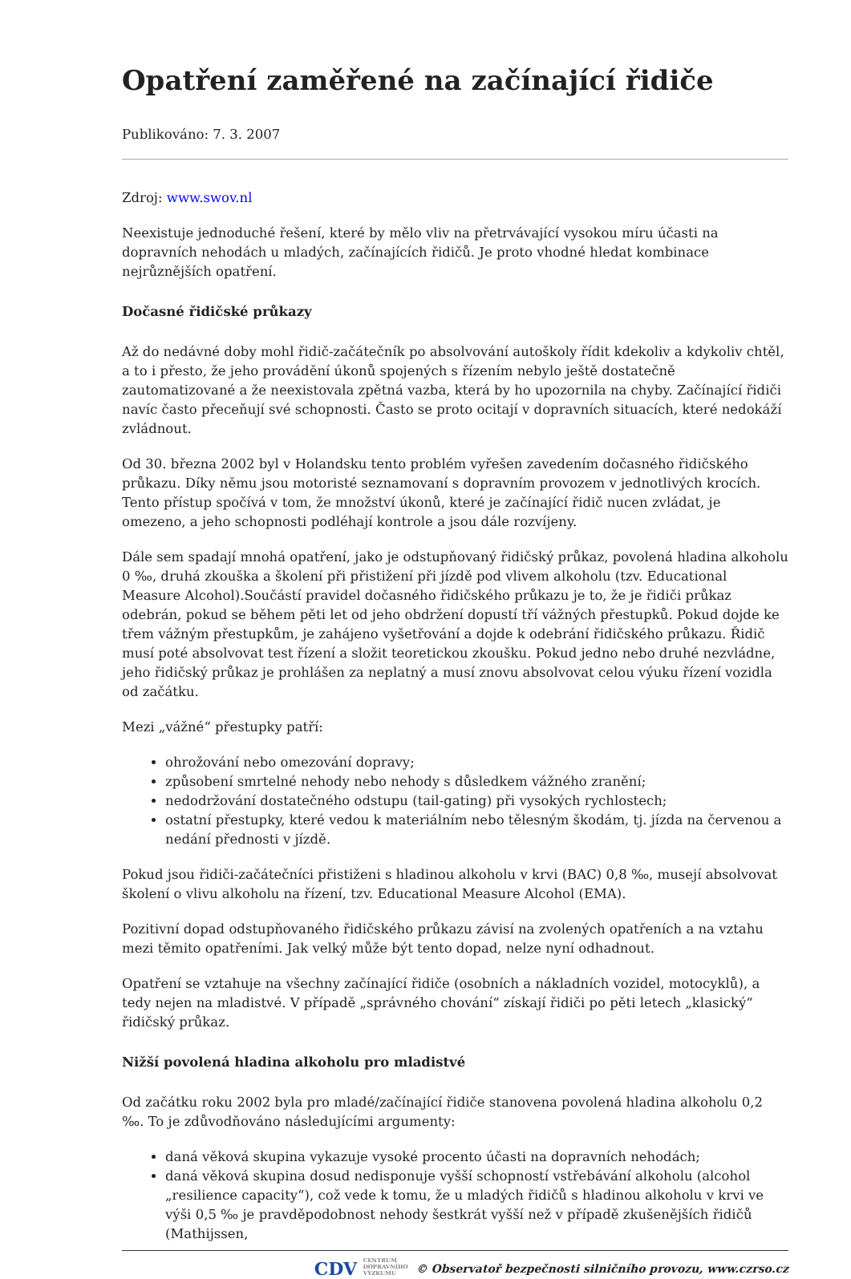Opatření zaměřené na začínající řidiče
Publikováno: 7. 3. 2007
Zdroj: www.swov.nl
Neexistuje jednoduché řešení, které by mělo vliv na přetrvávající vysokou míru účasti na dopravních nehodách u mladých, začínajících řidičů. Je proto vhodné hledat kombinace nejrůznějších opatření.
Dočasné řidičské průkazy
Až do nedávné doby mohl řidič-začátečník po absolvování autoškoly řídit kdekoliv a kdykoliv chtěl, a to i přesto, že jeho provádění úkonů spojených s řízením nebylo ještě dostatečně zautomatizované a že neexistovala zpětná vazba, která by ho upozornila na chyby. Začínající řidiči navíc často přeceňují své schopnosti. Často se proto ocitají v dopravních situacích, které nedokáží zvládnout.
Od 30. března 2002 byl v Holandsku tento problém vyřešen zavedením dočasného řidičského průkazu. Díky němu jsou motoristé seznamovaní s dopravním provozem v jednotlivých krocích. Tento přístup spočívá v tom, že množství úkonů, které je začínající řidič nucen zvládat, je omezeno, a jeho schopnosti podléhají kontrole a jsou dále rozvíjeny.
Dále sem spadají mnohá opatření, jako je odstupňovaný řidičský průkaz, povolená hladina alkoholu 0 ‰, druhá zkouška a školení při přistižení při jízdě pod vlivem alkoholu (tzv. Educational Measure Alcohol).Součástí pravidel dočasného řidičského průkazu je to, že je řidiči průkaz odebrán, pokud se během pěti let od jeho obdržení dopustí tří vážných přestupků. Pokud dojde ke třem vážným přestupkům, je zahájeno vyšetřování a dojde k odebrání řidičského průkazu. Řidič musí poté absolvovat test řízení a složit teoretickou zkoušku. Pokud jedno nebo druhé nezvládne, jeho řidičský průkaz je prohlášen za neplatný a musí znovu absolvovat celou výuku řízení vozidla od začátku.
Mezi „vážné“ přestupky patří:
ohrožování nebo omezování dopravy;
způsobení smrtelné nehody nebo nehody s důsledkem vážného zranění;
nedodržování dostatečného odstupu (tail-gating) při vysokých rychlostech;
ostatní přestupky, které vedou k materiálním nebo tělesným škodám, tj. jízda na červenou a nedání přednosti v jízdě.
Pokud jsou řidiči-začátečníci přistiženi s hladinou alkoholu v krvi (BAC) 0,8 ‰, musejí absolvovat školení o vlivu alkoholu na řízení, tzv. Educational Measure Alcohol (EMA).
Pozitivní dopad odstupňovaného řidičského průkazu závisí na zvolených opatřeních a na vztahu mezi těmito opatřeními. Jak velký může být tento dopad, nelze nyní odhadnout.
Opatření se vztahuje na všechny začínající řidiče (osobních a nákladních vozidel, motocyklů), a tedy nejen na mladistvé. V případě „správného chování“ získají řidiči po pěti letech „klasický“ řidičský průkaz.
Nižší povolená hladina alkoholu pro mladistvé
Od začátku roku 2002 byla pro mladé/začínající řidiče stanovena povolená hladina alkoholu 0,2 ‰. To je zdůvodňováno následujícími argumenty:
daná věková skupina vykazuje vysoké procento účasti na dopravních nehodách;
daná věková skupina dosud nedisponuje vyšší schopností vstřebávání alkoholu (alcohol „resilience capacity“), což vede k tomu, že u mladých řidičů s hladinou alkoholu v krvi ve výši 0,5 ‰ je pravděpodobnost nehody šestkrát vyšší než v případě zkušenějších řidičů (Mathijssen,
CDV CENTRUM
DOPRAVNÍHO
VÝZKUMU © Observatoř bezpečnosti silničního provozu, www.czrso.cz